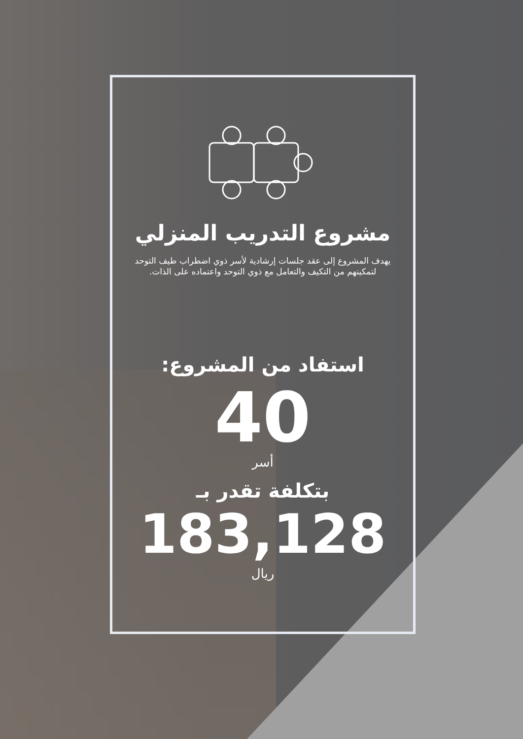مشروع التدريب المنزلي
يهدف المشروع إلى عقد جلسات إرشادية لأسر ذوي اضطراب طيف التوحد لتمكينهم من التكيف والتعامل مع ذوي التوحد واعتماده على الذات.
استفاد من المشروع:
40
أسر
بتكلفة تقدر بـ
183,128
ريال